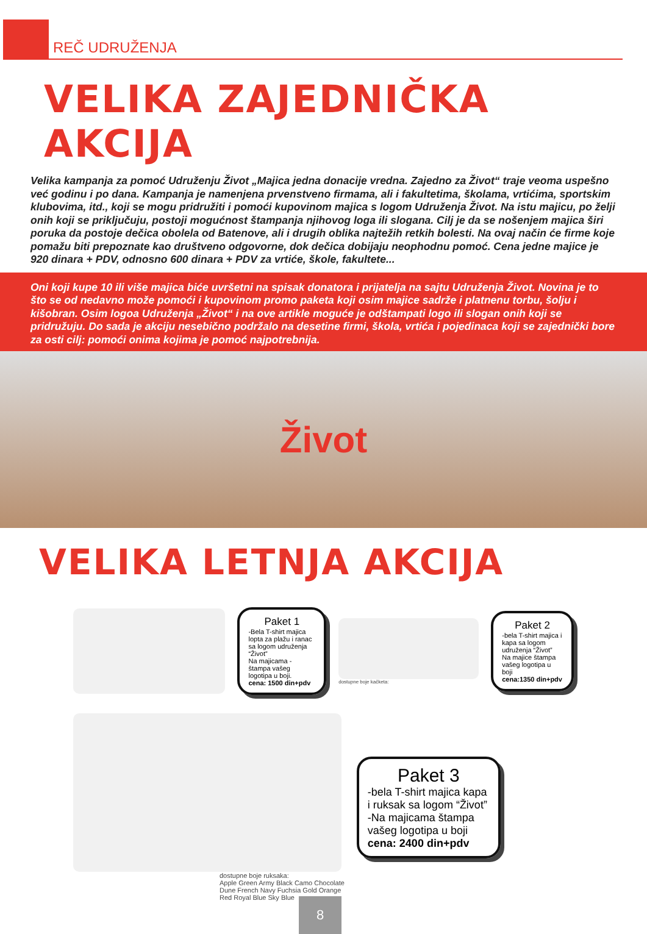REČ UDRUŽENJA
VELIKA ZAJEDNIČKA AKCIJA
Velika kampanja za pomoć Udruženju Život „Majica jedna donacije vredna. Zajedno za Život“ traje veoma uspešno već godinu i po dana. Kampanja je namenjena prvenstveno firmama, ali i fakultetima, školama, vrtićima, sportskim klubovima, itd., koji se mogu pridružiti i pomoći kupovinom majica s logom Udruženja Život. Na istu majicu, po želji onih koji se priključuju, postoji mogućnost štampanja njihovog loga ili slogana. Cilj je da se nošenjem majica širi poruka da postoje dečica obolela od Batenove, ali i drugih oblika najtežih retkih bolesti. Na ovaj način će firme koje pomažu biti prepoznate kao društveno odgovorne, dok dečica dobijaju neophodnu pomoć. Cena jedne majice je 920 dinara + PDV, odnosno 600 dinara + PDV za vrtiće, škole, fakultete...
Oni koji kupe 10 ili više majica biće uvršetni na spisak donatora i prijatelja na sajtu Udruženja Život. Novina je to što se od nedavno može pomoći i kupovinom promo paketa koji osim majice sadrže i platnenu torbu, šolju i kišobran. Osim logoa Udruženja „Život“ i na ove artikle moguće je odštampati logo ili slogan onih koji se pridružuju. Do sada je akciju nesebično podržalo na desetine firmi, škola, vrtića i pojedinaca koji se zajednički bore za osti cilj: pomoći onima kojima je pomoć najpotrebnija.
Život
VELIKA LETNJA AKCIJA
Paket 1
-Bela T-shirt majica lopta za plažu i ranac sa logom udruženja “Život”
Na majicama - štampa vašeg logotipa u boji.
cena: 1500 din+pdv
dostupne boje kačketa:
Paket 2
-bela T-shirt majica i kapa sa logom udruženja “Život”
Na majice štampa vašeg logotipa u boji
cena:1350 din+pdv
dostupne boje ruksaka:
Apple Green Army Black Camo Chocolate
Dune French Navy Fuchsia Gold Orange
Red Royal Blue Sky Blue
Paket 3
-bela T-shirt majica kapa i ruksak sa logom “Život”
-Na majicama štampa vašeg logotipa u boji
cena: 2400 din+pdv
8